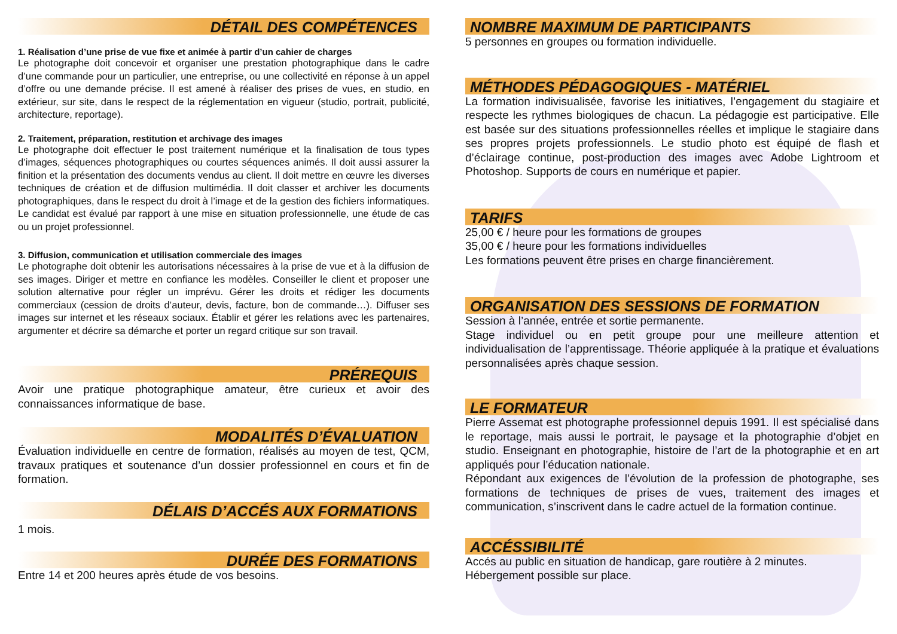DÉTAIL DES COMPÉTENCES
1. Réalisation d’une prise de vue fixe et animée à partir d’un cahier de charges
Le photographe doit concevoir et organiser une prestation photographique dans le cadre d’une commande pour un particulier, une entreprise, ou une collectivité en réponse à un appel d’offre ou une demande précise. Il est amené à réaliser des prises de vues, en studio, en extérieur, sur site, dans le respect de la réglementation en vigueur (studio, portrait, publicité, architecture, reportage).
2. Traitement, préparation, restitution et archivage des images
Le photographe doit effectuer le post traitement numérique et la finalisation de tous types d’images, séquences photographiques ou courtes séquences animés. Il doit aussi assurer la finition et la présentation des documents vendus au client. Il doit mettre en œuvre les diverses techniques de création et de diffusion multimédia. Il doit classer et archiver les documents photographiques, dans le respect du droit à l’image et de la gestion des fichiers informatiques. Le candidat est évalué par rapport à une mise en situation professionnelle, une étude de cas ou un projet professionnel.
3. Diffusion, communication et utilisation commerciale des images
Le photographe doit obtenir les autorisations nécessaires à la prise de vue et à la diffusion de ses images. Diriger et mettre en confiance les modèles. Conseiller le client et proposer une solution alternative pour régler un imprévu. Gérer les droits et rédiger les documents commerciaux (cession de droits d’auteur, devis, facture, bon de commande…). Diffuser ses images sur internet et les réseaux sociaux. Établir et gérer les relations avec les partenaires, argumenter et décrire sa démarche et porter un regard critique sur son travail.
PRÉREQUIS
Avoir une pratique photographique amateur, être curieux et avoir des connaissances informatique de base.
MODALITÉS D’ÉVALUATION
Évaluation individuelle en centre de formation, réalisés au moyen de test, QCM, travaux pratiques et soutenance d’un dossier professionnel en cours et fin de formation.
DÉLAIS D’ACCÉS AUX FORMATIONS
1 mois.
DURÉE DES FORMATIONS
Entre 14 et 200 heures après étude de vos besoins.
NOMBRE MAXIMUM DE PARTICIPANTS
5 personnes en groupes ou formation individuelle.
MÉTHODES PÉDAGOGIQUES - MATÉRIEL
La formation indivisualisée, favorise les initiatives, l’engagement du stagiaire et respecte les rythmes biologiques de chacun. La pédagogie est participative. Elle est basée sur des situations professionnelles réelles et implique le stagiaire dans ses propres projets professionnels. Le studio photo est équipé de flash et d’éclairage continue, post-production des images avec Adobe Lightroom et Photoshop. Supports de cours en numérique et papier.
TARIFS
25,00 € / heure pour les formations de groupes
35,00 € / heure pour les formations individuelles
Les formations peuvent être prises en charge financièrement.
ORGANISATION DES SESSIONS DE FORMATION
Session à l’année, entrée et sortie permanente.
Stage individuel ou en petit groupe pour une meilleure attention et individualisation de l’apprentissage. Théorie appliquée à la pratique et évaluations personnalisées après chaque session.
LE FORMATEUR
Pierre Assemat est photographe professionnel depuis 1991. Il est spécialisé dans le reportage, mais aussi le portrait, le paysage et la photographie d’objet en studio. Enseignant en photographie, histoire de l’art de la photographie et en art appliqués pour l’éducation nationale.
Répondant aux exigences de l’évolution de la profession de photographe, ses formations de techniques de prises de vues, traitement des images et communication, s’inscrivent dans le cadre actuel de la formation continue.
ACCÉSSIBILITÉ
Accés au public en situation de handicap, gare routière à 2 minutes.
Hébergement possible sur place.